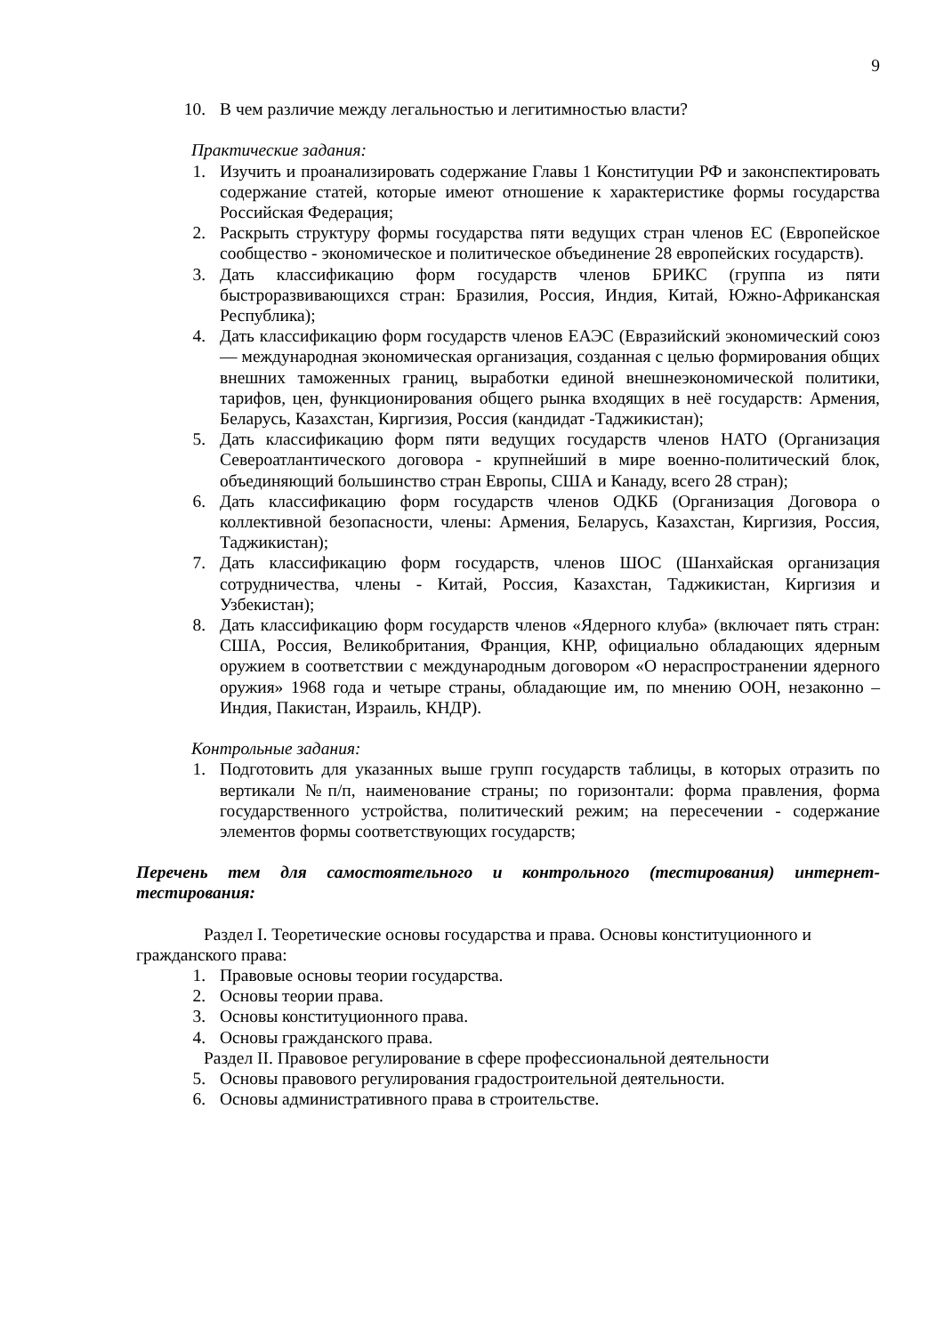9
10. В чем различие между легальностью и легитимностью власти?
Практические задания:
1. Изучить и проанализировать содержание Главы 1 Конституции РФ и законспектировать содержание статей, которые имеют отношение к характеристике формы государства Российская Федерация;
2. Раскрыть структуру формы государства пяти ведущих стран членов ЕС (Европейское сообщество - экономическое и политическое объединение 28 европейских государств).
3. Дать классификацию форм государств членов БРИКС (группа из пяти быстроразвивающихся стран: Бразилия, Россия, Индия, Китай, Южно-Африканская Республика);
4. Дать классификацию форм государств членов ЕАЭС (Евразийский экономический союз — международная экономическая организация, созданная с целью формирования общих внешних таможенных границ, выработки единой внешнеэкономической политики, тарифов, цен, функционирования общего рынка входящих в неё государств: Армения, Беларусь, Казахстан, Киргизия, Россия (кандидат -Таджикистан);
5. Дать классификацию форм пяти ведущих государств членов НАТО (Организация Североатлантического договора - крупнейший в мире военно-политический блок, объединяющий большинство стран Европы, США и Канаду, всего 28 стран);
6. Дать классификацию форм государств членов ОДКБ (Организация Договора о коллективной безопасности, члены: Армения, Беларусь, Казахстан, Киргизия, Россия, Таджикистан);
7. Дать классификацию форм государств, членов ШОС (Шанхайская организация сотрудничества, члены - Китай, Россия, Казахстан, Таджикистан, Киргизия и Узбекистан);
8. Дать классификацию форм государств членов «Ядерного клуба» (включает пять стран: США, Россия, Великобритания, Франция, КНР, официально обладающих ядерным оружием в соответствии с международным договором «О нераспространении ядерного оружия» 1968 года и четыре страны, обладающие им, по мнению ООН, незаконно – Индия, Пакистан, Израиль, КНДР).
Контрольные задания:
1. Подготовить для указанных выше групп государств таблицы, в которых отразить по вертикали №п/п, наименование страны; по горизонтали: форма правления, форма государственного устройства, политический режим; на пересечении - содержание элементов формы соответствующих государств;
Перечень тем для самостоятельного и контрольного (тестирования) интернет-тестирования:
Раздел I. Теоретические основы государства и права. Основы конституционного и гражданского права:
1. Правовые основы теории государства.
2. Основы теории права.
3. Основы конституционного права.
4. Основы гражданского права.
Раздел II. Правовое регулирование в сфере профессиональной деятельности
5. Основы правового регулирования градостроительной деятельности.
6. Основы административного права в строительстве.